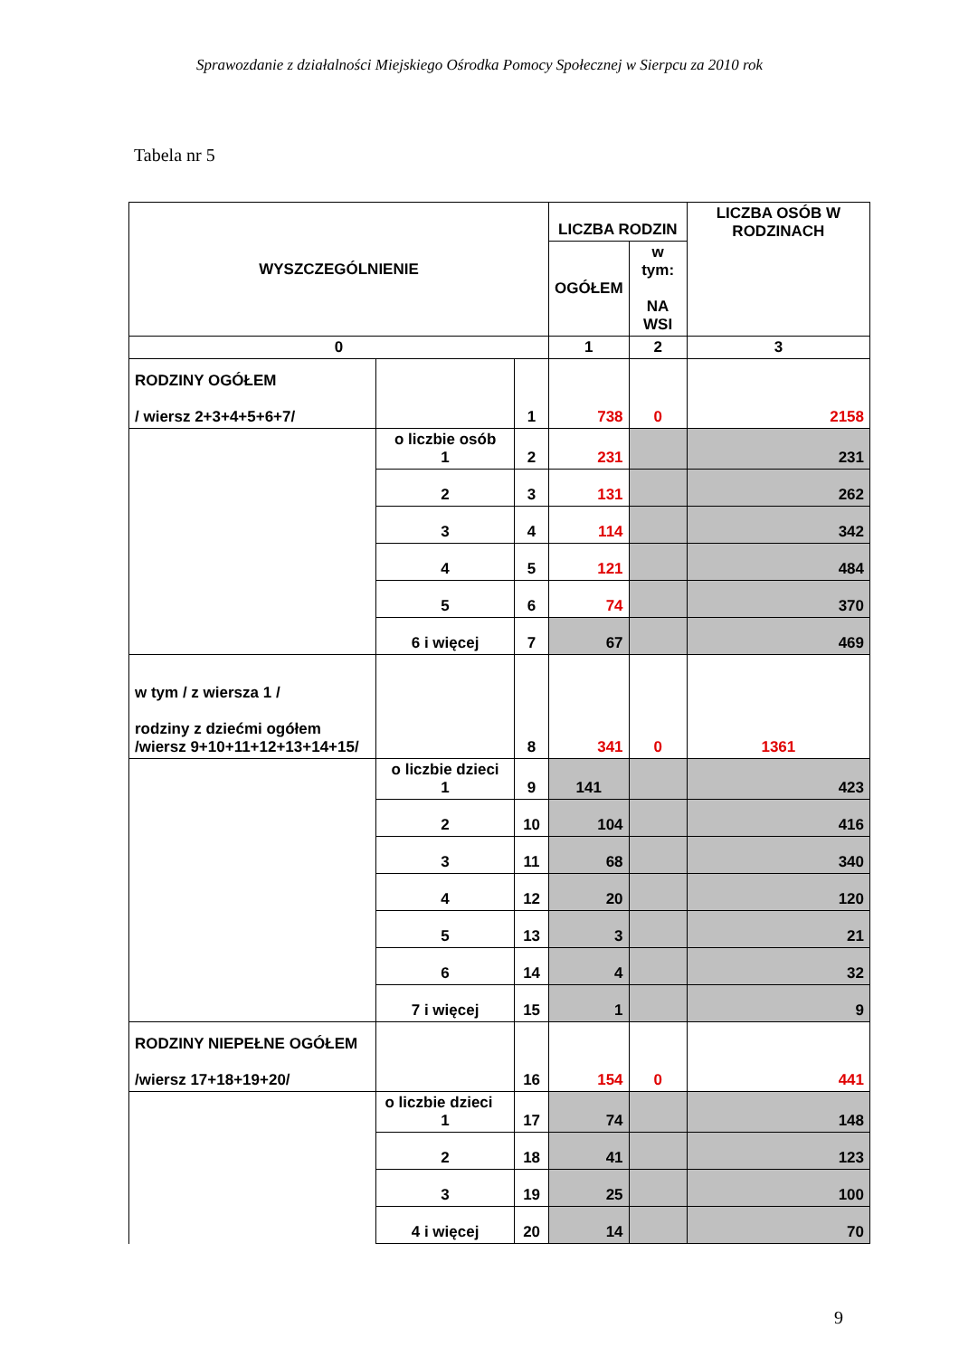Sprawozdanie z działalności Miejskiego Ośrodka Pomocy Społecznej w Sierpcu za 2010 rok
Tabela nr 5
| WYSZCZEGÓLNIENIE | | | LICZBA RODZIN | | LICZBA OSÓB W RODZINACH |
| --- | --- | --- | --- | --- | --- |
| | | | OGÓŁEM | w tym: NA WSI | |
| 0 | | | 1 | 2 | 3 |
| RODZINY OGÓŁEM / wiersz 2+3+4+5+6+7/ | | 1 | 738 | 0 | 2158 |
| | o liczbie osób 1 | 2 | 231 | | 231 |
| | 2 | 3 | 131 | | 262 |
| | 3 | 4 | 114 | | 342 |
| | 4 | 5 | 121 | | 484 |
| | 5 | 6 | 74 | | 370 |
| | 6 i więcej | 7 | 67 | | 469 |
| w tym / z wiersza 1 / rodziny z dziećmi ogółem /wiersz 9+10+11+12+13+14+15/ | | 8 | 341 | 0 | 1361 |
| | o liczbie dzieci 1 | 9 | 141 | | 423 |
| | 2 | 10 | 104 | | 416 |
| | 3 | 11 | 68 | | 340 |
| | 4 | 12 | 20 | | 120 |
| | 5 | 13 | 3 | | 21 |
| | 6 | 14 | 4 | | 32 |
| | 7 i więcej | 15 | 1 | | 9 |
| RODZINY NIEPEŁNE OGÓŁEM /wiersz 17+18+19+20/ | | 16 | 154 | 0 | 441 |
| | o liczbie dzieci 1 | 17 | 74 | | 148 |
| | 2 | 18 | 41 | | 123 |
| | 3 | 19 | 25 | | 100 |
| | 4 i więcej | 20 | 14 | | 70 |
9